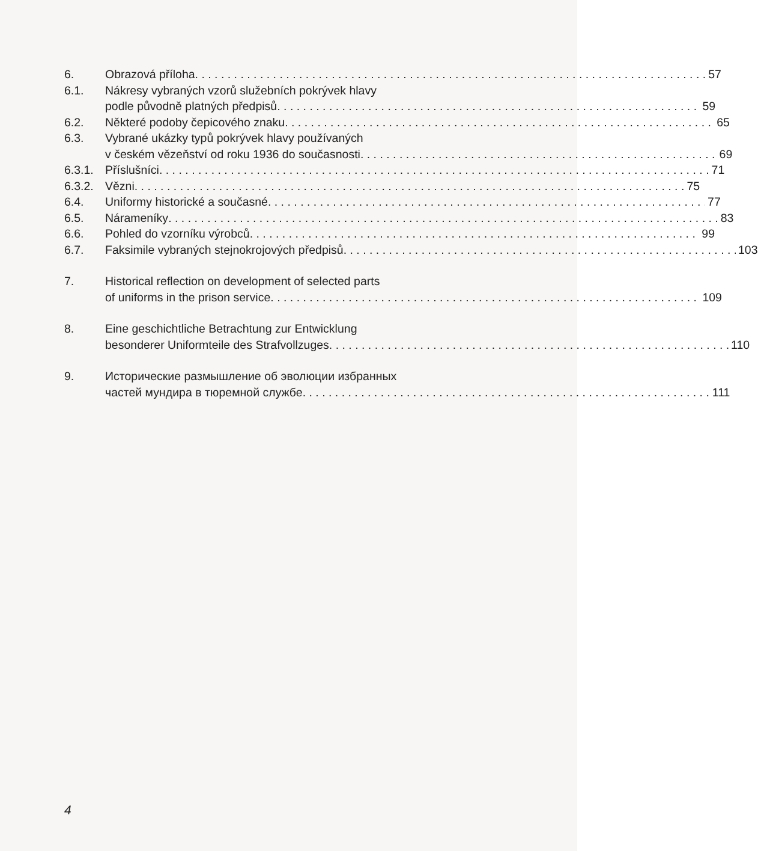6. Obrazová příloha 57
6.1. Nákresy vybraných vzorů služebních pokrývek hlavy
podle původně platných předpisů 59
6.2. Některé podoby čepicového znaku 65
6.3. Vybrané ukázky typů pokrývek hlavy používaných
v českém vězeňství od roku 1936 do současnosti 69
6.3.1.
Příslušníci 71
6.3.2.
Vězni 75
6.4. Uniformy historické a současné 77
6.5. Nárameníky 83
6.6. Pohled do vzorníku výrobců 99
6.7. Faksimile vybraných stejnokrojových předpisů 103
7. Historical reflection on development of selected parts
of uniforms in the prison service 109
8. Eine geschichtliche Betrachtung zur Entwicklung
besonderer Uniformteile des Strafvollzuges 110
9. Исторические размышление об эволюции избранных
частей мундира в тюремной службе 111
4